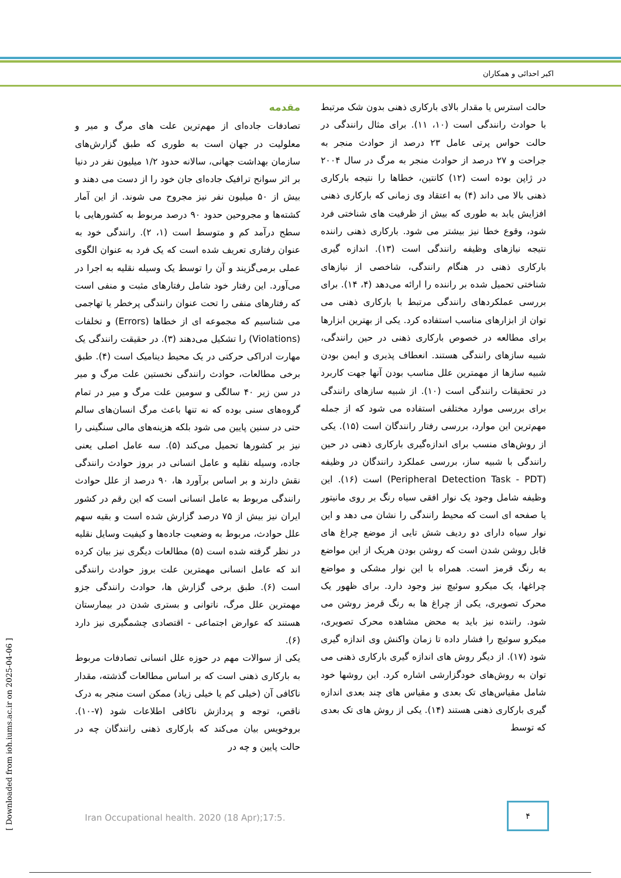اکبر احدائی و همکاران
مقدمه
تصادفات جاده‌ای از مهم‌ترین علت های مرگ و میر و معلولیت در جهان است به طوری که طبق گزارش‌های سازمان بهداشت جهانی، سالانه حدود ۱/۲ میلیون نفر در دنیا بر اثر سوانح ترافیک جاده‌ای جان خود را از دست می دهند و بیش از ۵۰ میلیون نفر نیز مجروح می شوند. از این آمار کشته‌ها و مجروحین حدود ۹۰ درصد مربوط به کشورهایی با سطح درآمد کم و متوسط است (۱، ۲). رانندگی خود به عنوان رفتاری تعریف شده است که یک فرد به عنوان الگوی عملی برمی‌گزیند و آن را توسط یک وسیله نقلیه به اجرا در می‌آورد. این رفتار خود شامل رفتارهای مثبت و منفی است که رفتارهای منفی را تحت عنوان رانندگی پرخطر یا تهاجمی می شناسیم که مجموعه ای از خطاها (Errors) و تخلفات (Violations) را تشکیل می‌دهند (۳). در حقیقت رانندگی یک مهارت ادراکی حرکتی در یک محیط دینامیک است (۴). طبق برخی مطالعات، حوادث رانندگی نخستین علت مرگ و میر در سن زیر ۴۰ سالگی و سومین علت مرگ و میر در تمام گروه‌های سنی بوده که نه تنها باعث مرگ انسان‌های سالم حتی در سنین پایین می شود بلکه هزینه‌های مالی سنگینی را نیز بر کشورها تحمیل می‌کند (۵). سه عامل اصلی یعنی جاده، وسیله نقلیه و عامل انسانی در بروز حوادث رانندگی نقش دارند و بر اساس برآورد ها، ۹۰ درصد از علل حوادث رانندگی مربوط به عامل انسانی است که این رقم در کشور ایران نیز بیش از ۷۵ درصد گزارش شده است و بقیه سهم علل حوادث، مربوط به وضعیت جاده‌ها و کیفیت وسایل نقلیه در نظر گرفته شده است (۵) مطالعات دیگری نیز بیان کرده اند که عامل انسانی مهمترین علت بروز حوادث رانندگی است (۶). طبق برخی گزارش ها، حوادث رانندگی جزو مهمترین علل مرگ، ناتوانی و بستری شدن در بیمارستان هستند که عوارض اجتماعی - اقتصادی چشمگیری نیز دارد (۶).
یکی از سوالات مهم در حوزه علل انسانی تصادفات مربوط به بارکاری ذهنی است که بر اساس مطالعات گذشته، مقدار ناکافی آن (خیلی کم یا خیلی زیاد) ممکن است منجر به درک ناقص، توجه و پردازش ناکافی اطلاعات شود (۷-۱۰). بروخویس بیان می‌کند که بارکاری ذهنی رانندگان چه در حالت پایین و چه در
حالت استرس یا مقدار بالای بارکاری ذهنی بدون شک مرتبط با حوادث رانندگی است (۱۰، ۱۱). برای مثال رانندگی در حالت حواس پرتی عامل ۲۳ درصد از حوادث منجر به جراحت و ۲۷ درصد از حوادث منجر به مرگ در سال ۲۰۰۴ در ژاپن بوده است (۱۲) کانتین، خطاها را نتیجه بارکاری ذهنی بالا می داند (۴) به اعتقاد وی زمانی که بارکاری ذهنی افزایش یابد به طوری که بیش از ظرفیت های شناختی فرد شود، وقوع خطا نیز بیشتر می شود. بارکاری ذهنی راننده نتیجه نیازهای وظیفه رانندگی است (۱۳). اندازه گیری بارکاری ذهنی در هنگام رانندگی، شاخصی از نیازهای شناختی تحمیل شده بر راننده را ارائه می‌دهد (۴، ۱۴). برای بررسی عملکردهای رانندگی مرتبط با بارکاری ذهنی می توان از ابزارهای مناسب استفاده کرد. یکی از بهترین ابزارها برای مطالعه در خصوص بارکاری ذهنی در حین رانندگی، شبیه سازهای رانندگی هستند. انعطاف پذیری و ایمن بودن شبیه سازها از مهمترین علل مناسب بودن آنها جهت کاربرد در تحقیقات رانندگی است (۱۰). از شبیه سازهای رانندگی برای بررسی موارد مختلفی استفاده می شود که از جمله مهم‌ترین این موارد، بررسی رفتار رانندگان است (۱۵). یکی از روش‌های منسب برای اندازه‌گیری بارکاری ذهنی در حین رانندگی با شبیه ساز، بررسی عملکرد رانندگان در وظیفه (Peripheral Detection Task - PDT) است (۱۶). این وظیفه شامل وجود یک نوار افقی سیاه رنگ بر روی مانیتور یا صفحه ای است که محیط رانندگی را نشان می دهد و این نوار سیاه دارای دو ردیف شش تایی از موضع چراغ های قابل روشن شدن است که روشن بودن هریک از این مواضع به رنگ قرمز است. همراه با این نوار مشکی و مواضع چراغها، یک میکرو سوئیچ نیز وجود دارد. برای ظهور یک محرک تصویری، یکی از چراغ ها به رنگ قرمز روشن می شود. راننده نیز باید به محض مشاهده محرک تصویری، میکرو سوئیچ را فشار داده تا زمان واکنش وی اندازه گیری شود (۱۷). از دیگر روش های اندازه گیری بارکاری ذهنی می توان به روش‌های خودگزارشی اشاره کرد. این روشها خود شامل مقیاس‌های تک بعدی و مقیاس های چند بعدی اندازه گیری بارکاری ذهنی هستند (۱۴). یکی از روش های تک بعدی که توسط
[ Downloaded from ioh.iums.ac.ir on 2025-04-06 ]
Iran Occupational health. 2020 (18 Apr);17:5.
۴